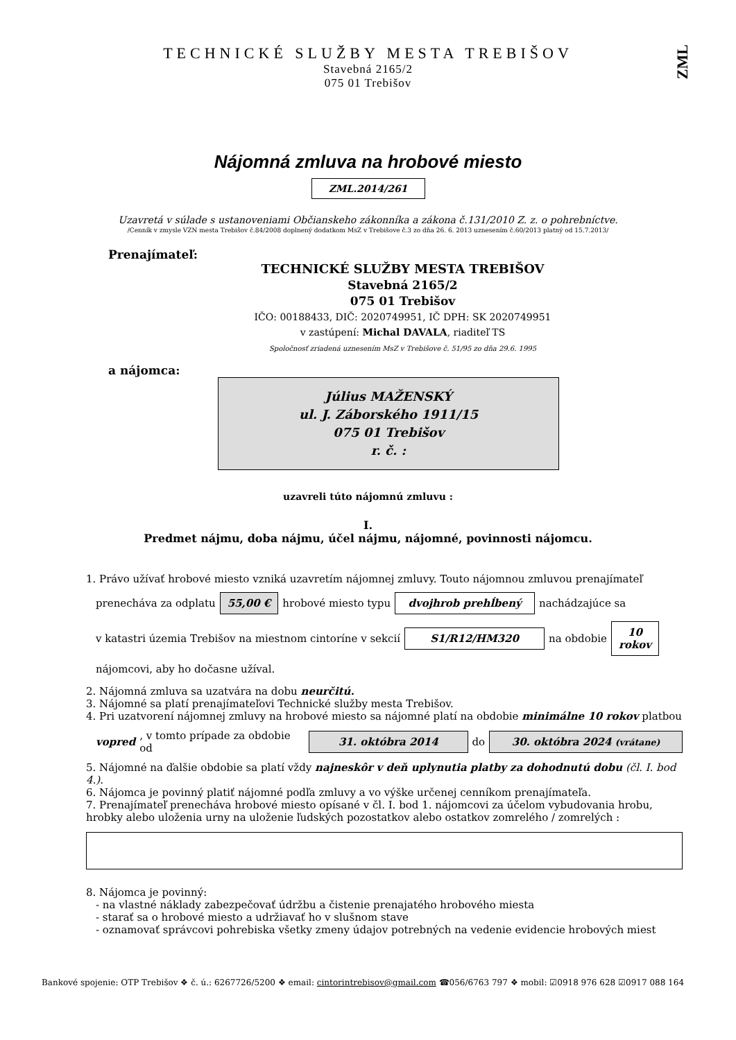ZML
TECHNICKÉ SLUŽBY MESTA TREBIŠOV
Stavebná 2165/2
075 01 Trebišov
Nájomná zmluva na hrobové miesto
ZML.2014/261
Uzavretá v súlade s ustanoveniami Občianskeho zákonníka a zákona č.131/2010 Z. z. o pohrebníctve.
/Cenník v zmysle VZN mesta Trebišov č.84/2008 doplnený dodatkom MsZ v Trebišove č.3 zo dňa 26. 6. 2013 uznesením č.60/2013 platný od 15.7.2013/
Prenajímateľ:
TECHNICKÉ SLUŽBY MESTA TREBIŠOV
Stavebná 2165/2
075 01 Trebišov
IČO: 00188433, DIČ: 2020749951, IČ DPH: SK 2020749951
v zastúpení: Michal DAVALA, riaditeľ TS
Spoločnosť zriadená uznesením MsZ v Trebišove č. 51/95 zo dňa 29.6. 1995
a nájomca:
Július MAŽENSKÝ
ul. J. Záborského 1911/15
075 01 Trebišov
r. č. :
uzavreli túto nájomnú zmluvu :
I.
Predmet nájmu, doba nájmu, účel nájmu, nájomné, povinnosti nájomcu.
1. Právo užívať hrobové miesto vzniká uzavretím nájomnej zmluvy. Touto nájomnou zmluvou prenajímateľ
prenecháva za odplatu 55,00 € hrobové miesto typu dvojhrob prehĺbený nachádzajúce sa
v katastri územia Trebišov na miestnom cintoríne v sekcií S1/R12/HM320 na obdobie 10
rokov
nájomcovi, aby ho dočasne užíval.
2. Nájomná zmluva sa uzatvára na dobu neurčitú.
3. Nájomné sa platí prenajímateľovi Technické služby mesta Trebišov.
4. Pri uzatvorení nájomnej zmluvy na hrobové miesto sa nájomné platí na obdobie minimálne 10 rokov platbou
vopred, v tomto prípade za obdobie od 31. októbra 2014 do 30. októbra 2024 (vrátane)
5. Nájomné na ďalšie obdobie sa platí vždy najneskôr v deň uplynutia platby za dohodnutú dobu (čl. I. bod 4.).
6. Nájomca je povinný platiť nájomné podľa zmluvy a vo výške určenej cenníkom prenajímateľa.
7. Prenajímateľ prenecháva hrobové miesto opísané v čl. I. bod 1. nájomcovi za účelom vybudovania hrobu, hrobky alebo uloženia urny na uloženie ľudských pozostatkov alebo ostatkov zomrelého / zomrelých :
8. Nájomca je povinný:
- na vlastné náklady zabezpečovať údržbu a čistenie prenajatého hrobového miesta
- starať sa o hrobové miesto a udržiavať ho v slušnom stave
- oznamovať správcovi pohrebiska všetky zmeny údajov potrebných na vedenie evidencie hrobových miest
Bankové spojenie: OTP Trebišov ❖ č. ú.: 6267726/5200 ❖ email: cintorintrebisov@gmail.com ☎056/6763 797 ❖ mobil: ☑0918 976 628 ☑0917 088 164